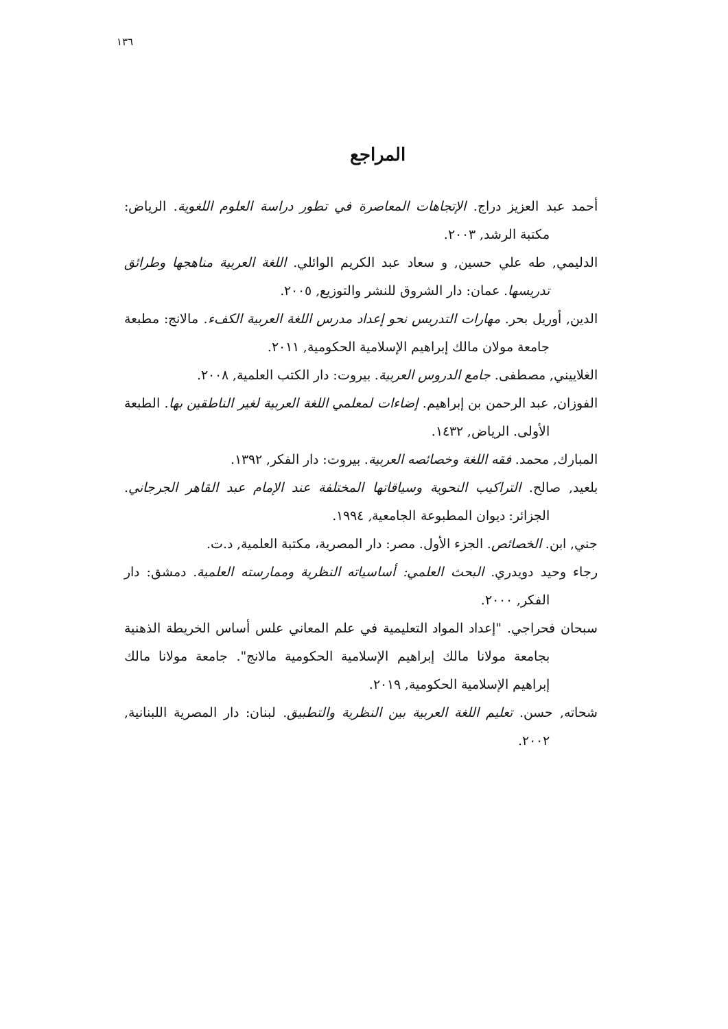١٣٦
المراجع
أحمد عبد العزيز دراج. الإتجاهات المعاصرة في تطور دراسة العلوم اللغوية. الرياض: مكتبة الرشد, ٢٠٠٣.
الدليمي, طه علي حسين, و سعاد عبد الكريم الوائلي. اللغة العربية مناهجها وطرائق تدريسها. عمان: دار الشروق للنشر والتوزيع, ٢٠٠٥.
الدين, أوريل بحر. مهارات التدريس نحو إعداد مدرس اللغة العربية الكفء. مالانج: مطبعة جامعة مولان مالك إبراهيم الإسلامية الحكومية, ٢٠١١.
الغلاييني, مصطفى. جامع الدروس العربية. بيروت: دار الكتب العلمية, ٢٠٠٨.
الفوزان, عبد الرحمن بن إبراهيم. إضاءات لمعلمي اللغة العربية لغير الناطقين بها. الطبعة الأولى. الرياض, ١٤٣٢.
المبارك, محمد. فقه اللغة وخصائصه العربية. بيروت: دار الفكر, ١٣٩٢.
بلعيد, صالح. التراكيب النحوية وسياقاتها المختلفة عند الإمام عبد القاهر الجرجاني. الجزائر: ديوان المطبوعة الجامعية, ١٩٩٤.
جني, ابن. الخصائص. الجزء الأول. مصر: دار المصرية، مكتبة العلمية, د.ت.
رجاء وحيد دويدري. البحث العلمي: أساسياته النظرية وممارسته العلمية. دمشق: دار الفكر, ٢٠٠٠.
سبحان فحراجي. "إعداد المواد التعليمية في علم المعاني علس أساس الخريطة الذهنية بجامعة مولانا مالك إبراهيم الإسلامية الحكومية مالانج". جامعة مولانا مالك إبراهيم الإسلامية الحكومية, ٢٠١٩.
شحاته, حسن. تعليم اللغة العربية بين النظرية والتطبيق. لبنان: دار المصرية اللبنانية, ٢٠٠٢.